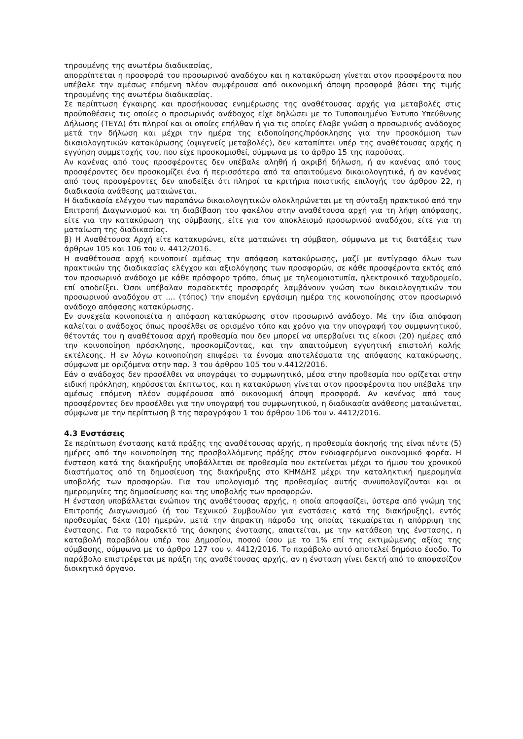τηρουμένης της ανωτέρω διαδικασίας,
απορρίπτεται η προσφορά του προσωρινού αναδόχου και η κατακύρωση γίνεται στον προσφέροντα που υπέβαλε την αμέσως επόμενη πλέον συμφέρουσα από οικονομική άποψη προσφορά βάσει της τιμής τηρουμένης της ανωτέρω διαδικασίας.
Σε περίπτωση έγκαιρης και προσήκουσας ενημέρωσης της αναθέτουσας αρχής για μεταβολές στις προϋποθέσεις τις οποίες ο προσωρινός ανάδοχος είχε δηλώσει με το Τυποποιημένο Έντυπο Υπεύθυνης Δήλωσης (ΤΕΥΔ) ότι πληροί και οι οποίες επήλθαν ή για τις οποίες έλαβε γνώση ο προσωρινός ανάδοχος μετά την δήλωση και μέχρι την ημέρα της ειδοποίησης/πρόσκλησης για την προσκόμιση των δικαιολογητικών κατακύρωσης (οψιγενείς μεταβολές), δεν καταπίπτει υπέρ της αναθέτουσας αρχής η εγγύηση συμμετοχής του, που είχε προσκομισθεί, σύμφωνα με το άρθρο 15 της παρούσας.
Αν κανένας από τους προσφέροντες δεν υπέβαλε αληθή ή ακριβή δήλωση, ή αν κανένας από τους προσφέροντες δεν προσκομίζει ένα ή περισσότερα από τα απαιτούμενα δικαιολογητικά, ή αν κανένας από τους προσφέροντες δεν αποδείξει ότι πληροί τα κριτήρια ποιοτικής επιλογής του άρθρου 22, η διαδικασία ανάθεσης ματαιώνεται.
Η διαδικασία ελέγχου των παραπάνω δικαιολογητικών ολοκληρώνεται με τη σύνταξη πρακτικού από την Επιτροπή Διαγωνισμού και τη διαβίβαση του φακέλου στην αναθέτουσα αρχή για τη λήψη απόφασης, είτε για την κατακύρωση της σύμβασης, είτε για τον αποκλεισμό προσωρινού αναδόχου, είτε για τη ματαίωση της διαδικασίας.
β) Η Αναθέτουσα Αρχή είτε κατακυρώνει, είτε ματαιώνει τη σύμβαση, σύμφωνα με τις διατάξεις των άρθρων 105 και 106 του ν. 4412/2016.
Η αναθέτουσα αρχή κοινοποιεί αμέσως την απόφαση κατακύρωσης, μαζί με αντίγραφο όλων των πρακτικών της διαδικασίας ελέγχου και αξιολόγησης των προσφορών, σε κάθε προσφέροντα εκτός από τον προσωρινό ανάδοχο με κάθε πρόσφορο τρόπο, όπως με τηλεομοιοτυπία, ηλεκτρονικό ταχυδρομείο, επί αποδείξει. Όσοι υπέβαλαν παραδεκτές προσφορές λαμβάνουν γνώση των δικαιολογητικών του προσωρινού αναδόχου στ .... (τόπος) την επομένη εργάσιμη ημέρα της κοινοποίησης στον προσωρινό ανάδοχο απόφασης κατακύρωσης.
Εν συνεχεία κοινοποιείτα η απόφαση κατακύρωσης στον προσωρινό ανάδοχο. Με την ίδια απόφαση καλείται ο ανάδοχος όπως προσέλθει σε ορισμένο τόπο και χρόνο για την υπογραφή του συμφωνητικού, θέτοντάς του η αναθέτουσα αρχή προθεσμία που δεν μπορεί να υπερβαίνει τις είκοσι (20) ημέρες από την κοινοποίηση πρόσκλησης, προσκομίζοντας, και την απαιτούμενη εγγυητική επιστολή καλής εκτέλεσης. Η εν λόγω κοινοποίηση επιφέρει τα έννομα αποτελέσματα της απόφασης κατακύρωσης, σύμφωνα με οριζόμενα στην παρ. 3 του άρθρου 105 του ν.4412/2016.
Εάν ο ανάδοχος δεν προσέλθει να υπογράψει το συμφωνητικό, μέσα στην προθεσμία που ορίζεται στην ειδική πρόκληση, κηρύσσεται έκπτωτος, και η κατακύρωση γίνεται στον προσφέροντα που υπέβαλε την αμέσως επόμενη πλέον συμφέρουσα από οικονομική άποψη προσφορά. Αν κανένας από τους προσφέροντες δεν προσέλθει για την υπογραφή του συμφωνητικού, η διαδικασία ανάθεσης ματαιώνεται, σύμφωνα με την περίπτωση β της παραγράφου 1 του άρθρου 106 του ν. 4412/2016.
4.3 Ενστάσεις
Σε περίπτωση ένστασης κατά πράξης της αναθέτουσας αρχής, η προθεσμία άσκησής της είναι πέντε (5) ημέρες από την κοινοποίηση της προσβαλλόμενης πράξης στον ενδιαφερόμενο οικονομικό φορέα. Η ένσταση κατά της διακήρυξης υποβάλλεται σε προθεσμία που εκτείνεται μέχρι το ήμισυ του χρονικού διαστήματος από τη δημοσίευση της διακήρυξης στο ΚΗΜΔΗΣ μέχρι την καταληκτική ημερομηνία υποβολής των προσφορών. Για τον υπολογισμό της προθεσμίας αυτής συνυπολογίζονται και οι ημερομηνίες της δημοσίευσης και της υποβολής των προσφορών.
Η ένσταση υποβάλλεται ενώπιον της αναθέτουσας αρχής, η οποία αποφασίζει, ύστερα από γνώμη της Επιτροπής Διαγωνισμού (ή του Τεχνικού Συμβουλίου για ενστάσεις κατά της διακήρυξης), εντός προθεσμίας δέκα (10) ημερών, μετά την άπρακτη πάροδο της οποίας τεκμαίρεται η απόρριψη της ένστασης. Για το παραδεκτό της άσκησης ένστασης, απαιτείται, με την κατάθεση της ένστασης, η καταβολή παραβόλου υπέρ του Δημοσίου, ποσού ίσου με το 1% επί της εκτιμώμενης αξίας της σύμβασης, σύμφωνα με το άρθρο 127 του ν. 4412/2016. Το παράβολο αυτό αποτελεί δημόσιο έσοδο. Το παράβολο επιστρέφεται με πράξη της αναθέτουσας αρχής, αν η ένσταση γίνει δεκτή από το αποφασίζον διοικητικό όργανο.